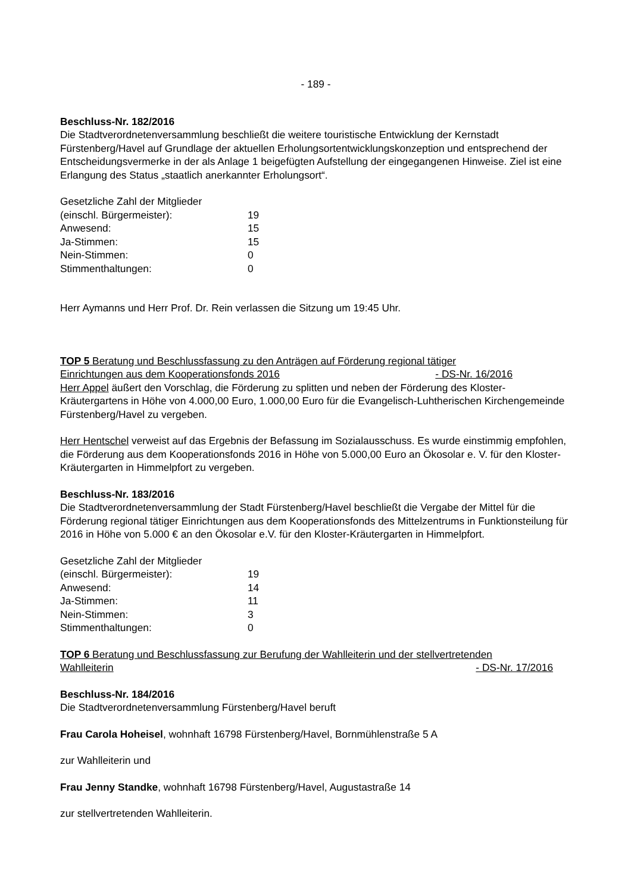- 189 -
Beschluss-Nr. 182/2016
Die Stadtverordnetenversammlung beschließt die weitere touristische Entwicklung der Kernstadt Fürstenberg/Havel auf Grundlage der aktuellen Erholungsortentwicklungskonzeption und entsprechend der Entscheidungsvermerke in der als Anlage 1 beigefügten Aufstellung der eingegangenen Hinweise. Ziel ist eine Erlangung des Status „staatlich anerkannter Erholungsort“.
| Gesetzliche Zahl der Mitglieder | |
| (einschl. Bürgermeister): | 19 |
| Anwesend: | 15 |
| Ja-Stimmen: | 15 |
| Nein-Stimmen: | 0 |
| Stimmenthaltungen: | 0 |
Herr Aymanns und Herr Prof. Dr. Rein verlassen die Sitzung um 19:45 Uhr.
TOP 5 Beratung und Beschlussfassung zu den Anträgen auf Förderung regional tätiger
Einrichtungen aus dem Kooperationsfonds 2016 - DS-Nr. 16/2016
Herr Appel äußert den Vorschlag, die Förderung zu splitten und neben der Förderung des Kloster-Kräutergartens in Höhe von 4.000,00 Euro, 1.000,00 Euro für die Evangelisch-Luhtherischen Kirchengemeinde Fürstenberg/Havel zu vergeben.
Herr Hentschel verweist auf das Ergebnis der Befassung im Sozialausschuss. Es wurde einstimmig empfohlen, die Förderung aus dem Kooperationsfonds 2016 in Höhe von 5.000,00 Euro an Ökosolar e. V. für den Kloster-Kräutergarten in Himmelpfort zu vergeben.
Beschluss-Nr. 183/2016
Die Stadtverordnetenversammlung der Stadt Fürstenberg/Havel beschließt die Vergabe der Mittel für die Förderung regional tätiger Einrichtungen aus dem Kooperationsfonds des Mittelzentrums in Funktionsteilung für 2016 in Höhe von 5.000 € an den Ökosolar e.V. für den Kloster-Kräutergarten in Himmelpfort.
| Gesetzliche Zahl der Mitglieder | |
| (einschl. Bürgermeister): | 19 |
| Anwesend: | 14 |
| Ja-Stimmen: | 11 |
| Nein-Stimmen: | 3 |
| Stimmenthaltungen: | 0 |
TOP 6 Beratung und Beschlussfassung zur Berufung der Wahlleiterin und der stellvertretenden
Wahlleiterin - DS-Nr. 17/2016
Beschluss-Nr. 184/2016
Die Stadtverordnetenversammlung Fürstenberg/Havel beruft
Frau Carola Hoheisel, wohnhaft 16798 Fürstenberg/Havel, Bornmühlenstraße 5 A
zur Wahlleiterin und
Frau Jenny Standke, wohnhaft 16798 Fürstenberg/Havel, Augustastraße 14
zur stellvertretenden Wahlleiterin.